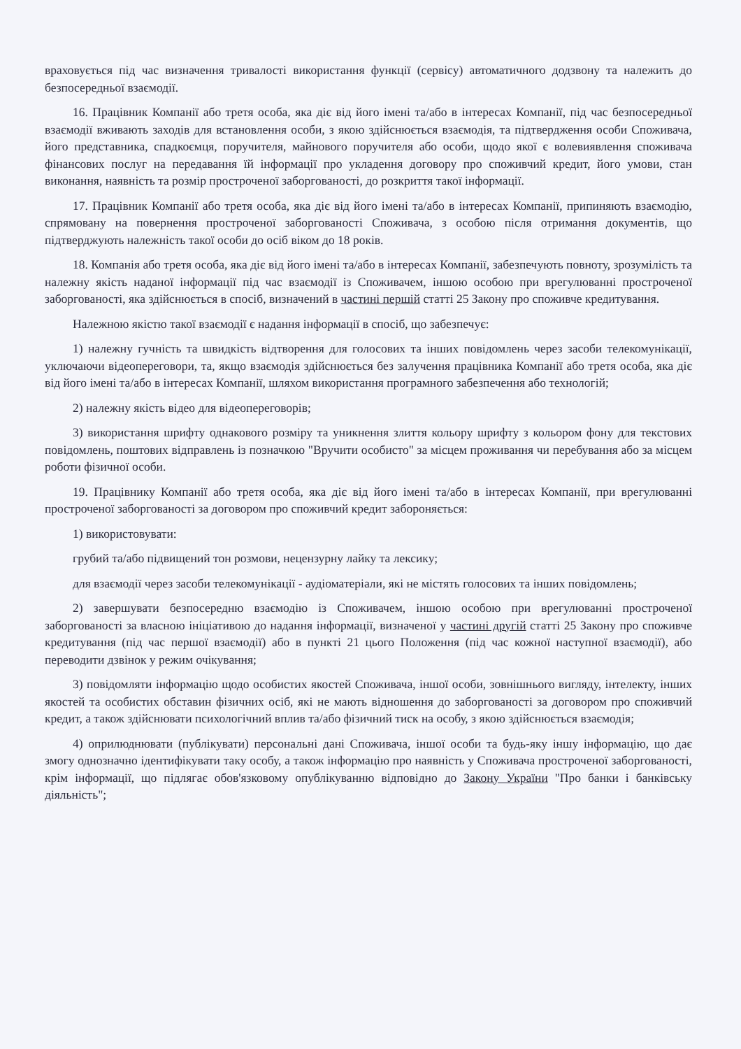враховується під час визначення тривалості використання функції (сервісу) автоматичного додзвону та належить до безпосередньої взаємодії.
16. Працівник Компанії або третя особа, яка діє від його імені та/або в інтересах Компанії, під час безпосередньої взаємодії вживають заходів для встановлення особи, з якою здійснюється взаємодія, та підтвердження особи Споживача, його представника, спадкоємця, поручителя, майнового поручителя або особи, щодо якої є волевиявлення споживача фінансових послуг на передавання їй інформації про укладення договору про споживчий кредит, його умови, стан виконання, наявність та розмір простроченої заборгованості, до розкриття такої інформації.
17. Працівник Компанії або третя особа, яка діє від його імені та/або в інтересах Компанії, припиняють взаємодію, спрямовану на повернення простроченої заборгованості Споживача, з особою після отримання документів, що підтверджують належність такої особи до осіб віком до 18 років.
18. Компанія або третя особа, яка діє від його імені та/або в інтересах Компанії, забезпечують повноту, зрозумілість та належну якість наданої інформації під час взаємодії із Споживачем, іншою особою при врегулюванні простроченої заборгованості, яка здійснюється в спосіб, визначений в частині першій статті 25 Закону про споживче кредитування.
Належною якістю такої взаємодії є надання інформації в спосіб, що забезпечує:
1) належну гучність та швидкість відтворення для голосових та інших повідомлень через засоби телекомунікації, уключаючи відеопереговори, та, якщо взаємодія здійснюється без залучення працівника Компанії або третя особа, яка діє від його імені та/або в інтересах Компанії, шляхом використання програмного забезпечення або технологій;
2) належну якість відео для відеопереговорів;
3) використання шрифту однакового розміру та уникнення злиття кольору шрифту з кольором фону для текстових повідомлень, поштових відправлень із позначкою "Вручити особисто" за місцем проживання чи перебування або за місцем роботи фізичної особи.
19. Працівнику Компанії або третя особа, яка діє від його імені та/або в інтересах Компанії, при врегулюванні простроченої заборгованості за договором про споживчий кредит забороняється:
1) використовувати:
грубий та/або підвищений тон розмови, нецензурну лайку та лексику;
для взаємодії через засоби телекомунікації - аудіоматеріали, які не містять голосових та інших повідомлень;
2) завершувати безпосередню взаємодію із Споживачем, іншою особою при врегулюванні простроченої заборгованості за власною ініціативою до надання інформації, визначеної у частині другій статті 25 Закону про споживче кредитування (під час першої взаємодії) або в пункті 21 цього Положення (під час кожної наступної взаємодії), або переводити дзвінок у режим очікування;
3) повідомляти інформацію щодо особистих якостей Споживача, іншої особи, зовнішнього вигляду, інтелекту, інших якостей та особистих обставин фізичних осіб, які не мають відношення до заборгованості за договором про споживчий кредит, а також здійснювати психологічний вплив та/або фізичний тиск на особу, з якою здійснюється взаємодія;
4) оприлюднювати (публікувати) персональні дані Споживача, іншої особи та будь-яку іншу інформацію, що дає змогу однозначно ідентифікувати таку особу, а також інформацію про наявність у Споживача простроченої заборгованості, крім інформації, що підлягає обов'язковому опублікуванню відповідно до Закону України "Про банки і банківську діяльність";